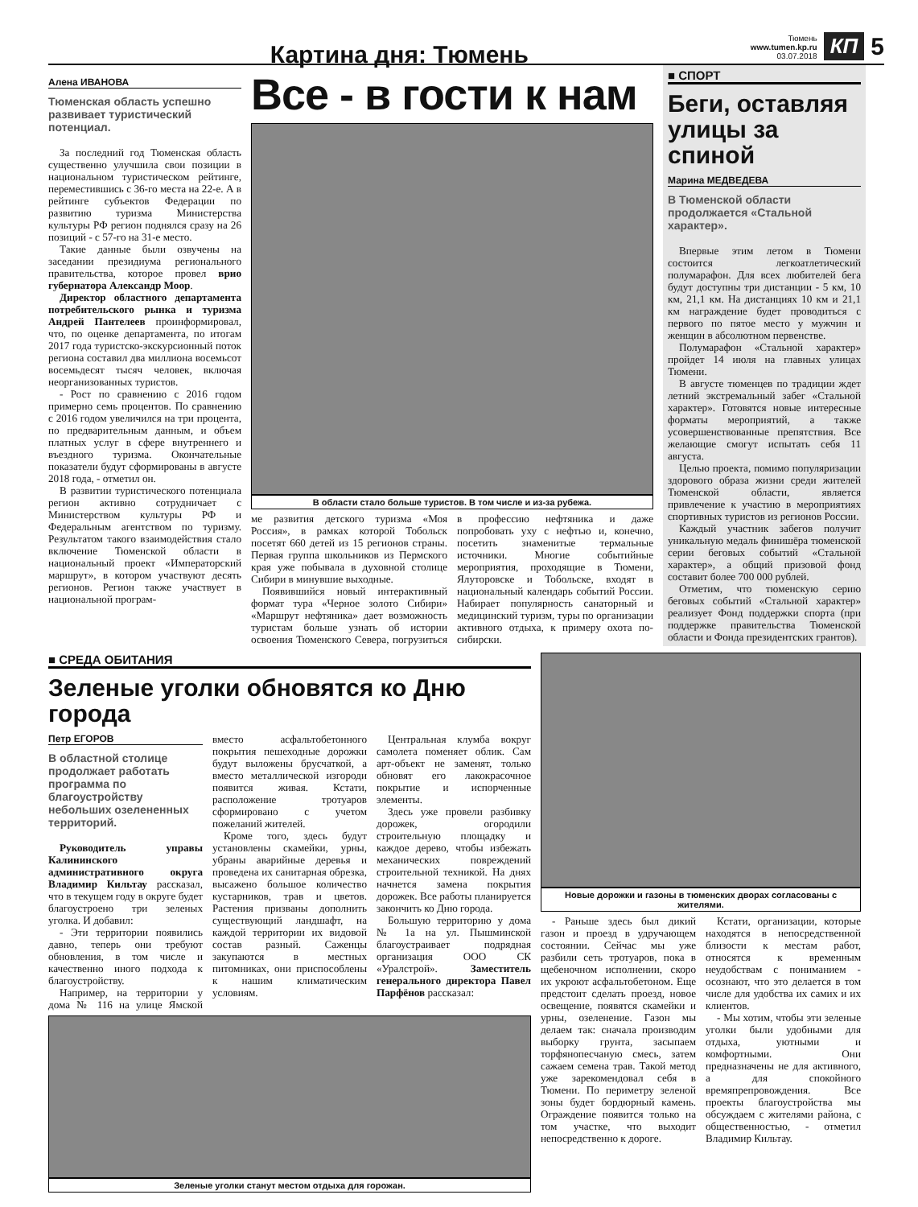Картина дня: Тюмень
Тюмень
www.tumen.kp.ru
03.07.2018
КП 5
Алена ИВАНОВА
Тюменская область успешно развивает туристический потенциал.
За последний год Тюменская область существенно улучшила свои позиции в национальном туристическом рейтинге, переместившись с 36-го места на 22-е. А в рейтинге субъектов Федерации по развитию туризма Министерства культуры РФ регион поднялся сразу на 26 позиций - с 57-го на 31-е место.
Такие данные были озвучены на заседании президиума регионального правительства, которое провел врио губернатора Александр Моор.
Директор областного департамента потребительского рынка и туризма Андрей Пантелеев проинформировал, что, по оценке департамента, по итогам 2017 года туристско-экскурсионный поток региона составил два миллиона восемьсот восемьдесят тысяч человек, включая неорганизованных туристов.
- Рост по сравнению с 2016 годом примерно семь процентов. По сравнению с 2016 годом увеличился на три процента, по предварительным данным, и объем платных услуг в сфере внутреннего и въездного туризма. Окончательные показатели будут сформированы в августе 2018 года, - отметил он.
В развитии туристического потенциала регион активно сотрудничает с Министерством культуры РФ и Федеральным агентством по туризму. Результатом такого взаимодействия стало включение Тюменской области в национальный проект «Императорский маршрут», в котором участвуют десять регионов. Регион также участвует в национальной програм-
Все - в гости к нам
В области стало больше туристов. В том числе и из-за рубежа.
ме развития детского туризма «Моя Россия», в рамках которой Тобольск посетят 660 детей из 15 регионов страны. Первая группа школьников из Пермского края уже побывала в духовной столице Сибири в минувшие выходные.
Появившийся новый интерактивный формат тура «Черное золото Сибири» «Маршрут нефтяника» дает возможность туристам больше узнать об истории освоения Тюменского Севера, погрузиться в профессию нефтяника и даже попробовать уху с нефтью и, конечно, посетить знаменитые термальные источники. Многие событийные мероприятия, проходящие в Тюмени, Ялуторовске и Тобольске, входят в национальный календарь событий России. Набирает популярность санаторный и медицинский туризм, туры по организации активного отдыха, к примеру охота по-сибирски.
■ СПОРТ
Беги, оставляя улицы за спиной
Марина МЕДВЕДЕВА
В Тюменской области продолжается «Стальной характер».
Впервые этим летом в Тюмени состоится легкоатлетический полумарафон. Для всех любителей бега будут доступны три дистанции - 5 км, 10 км, 21,1 км. На дистанциях 10 км и 21,1 км награждение будет проводиться с первого по пятое место у мужчин и женщин в абсолютном первенстве.
Полумарафон «Стальной характер» пройдет 14 июля на главных улицах Тюмени.
В августе тюменцев по традиции ждет летний экстремальный забег «Стальной характер». Готовятся новые интересные форматы мероприятий, а также усовершенствованные препятствия. Все желающие смогут испытать себя 11 августа.
Целью проекта, помимо популяризации здорового образа жизни среди жителей Тюменской области, является привлечение к участию в мероприятиях спортивных туристов из регионов России.
Каждый участник забегов получит уникальную медаль финишёра тюменской серии беговых событий «Стальной характер», а общий призовой фонд составит более 700 000 рублей.
Отметим, что тюменскую серию беговых событий «Стальной характер» реализует Фонд поддержки спорта (при поддержке правительства Тюменской области и Фонда президентских грантов).
■ СРЕДА ОБИТАНИЯ
Зеленые уголки обновятся ко Дню города
Петр ЕГОРОВ
В областной столице продолжает работать программа по благоустройству небольших озелененных территорий.
Руководитель управы Калининского административного округа Владимир Кильтау рассказал, что в текущем году в округе будет благоустроено три зеленых уголка. И добавил:
- Эти территории появились давно, теперь они требуют обновления, в том числе и качественно иного подхода к благоустройству.
Например, на территории у дома № 116 на улице Ямской вместо асфальтобетонного покрытия пешеходные дорожки будут выложены брусчаткой, а вместо металлической изгороди появится живая. Кстати, расположение тротуаров сформировано с учетом пожеланий жителей.
Кроме того, здесь будут установлены скамейки, урны, убраны аварийные деревья и проведена их санитарная обрезка, высажено большое количество кустарников, трав и цветов. Растения призваны дополнить существующий ландшафт, на каждой территории их видовой состав разный. Саженцы закупаются в местных питомниках, они приспособлены к нашим климатическим условиям.
Центральная клумба вокруг самолета поменяет облик. Сам арт-объект не заменят, только обновят его лакокрасочное покрытие и испорченные элементы.
Здесь уже провели разбивку дорожек, огородили строительную площадку и каждое дерево, чтобы избежать механических повреждений строительной техникой. На днях начнется замена покрытия дорожек. Все работы планируется закончить ко Дню города.
Большую территорию у дома № 1а на ул. Пышминской благоустраивает подрядная организация ООО СК «Уралстрой». Заместитель генерального директора Павел Парфёнов рассказал:
Зеленые уголки станут местом отдыха для горожан.
Новые дорожки и газоны в тюменских дворах согласованы с жителями.
- Раньше здесь был дикий газон и проезд в удручающем состоянии. Сейчас мы уже разбили сеть тротуаров, пока в щебеночном исполнении, скоро их укроют асфальтобетоном. Еще предстоит сделать проезд, новое освещение, появятся скамейки и урны, озеленение. Газон мы делаем так: сначала производим выборку грунта, засыпаем торфянопесчаную смесь, затем сажаем семена трав. Такой метод уже зарекомендовал себя в Тюмени. По периметру зеленой зоны будет бордюрный камень. Ограждение появится только на том участке, что выходит непосредственно к дороге.
Кстати, организации, которые находятся в непосредственной близости к местам работ, относятся к временным неудобствам с пониманием - осознают, что это делается в том числе для удобства их самих и их клиентов.
- Мы хотим, чтобы эти зеленые уголки были удобными для отдыха, уютными и комфортными. Они предназначены не для активного, а для спокойного времяпрепровождения. Все проекты благоустройства мы обсуждаем с жителями района, с общественностью, - отметил Владимир Кильтау.